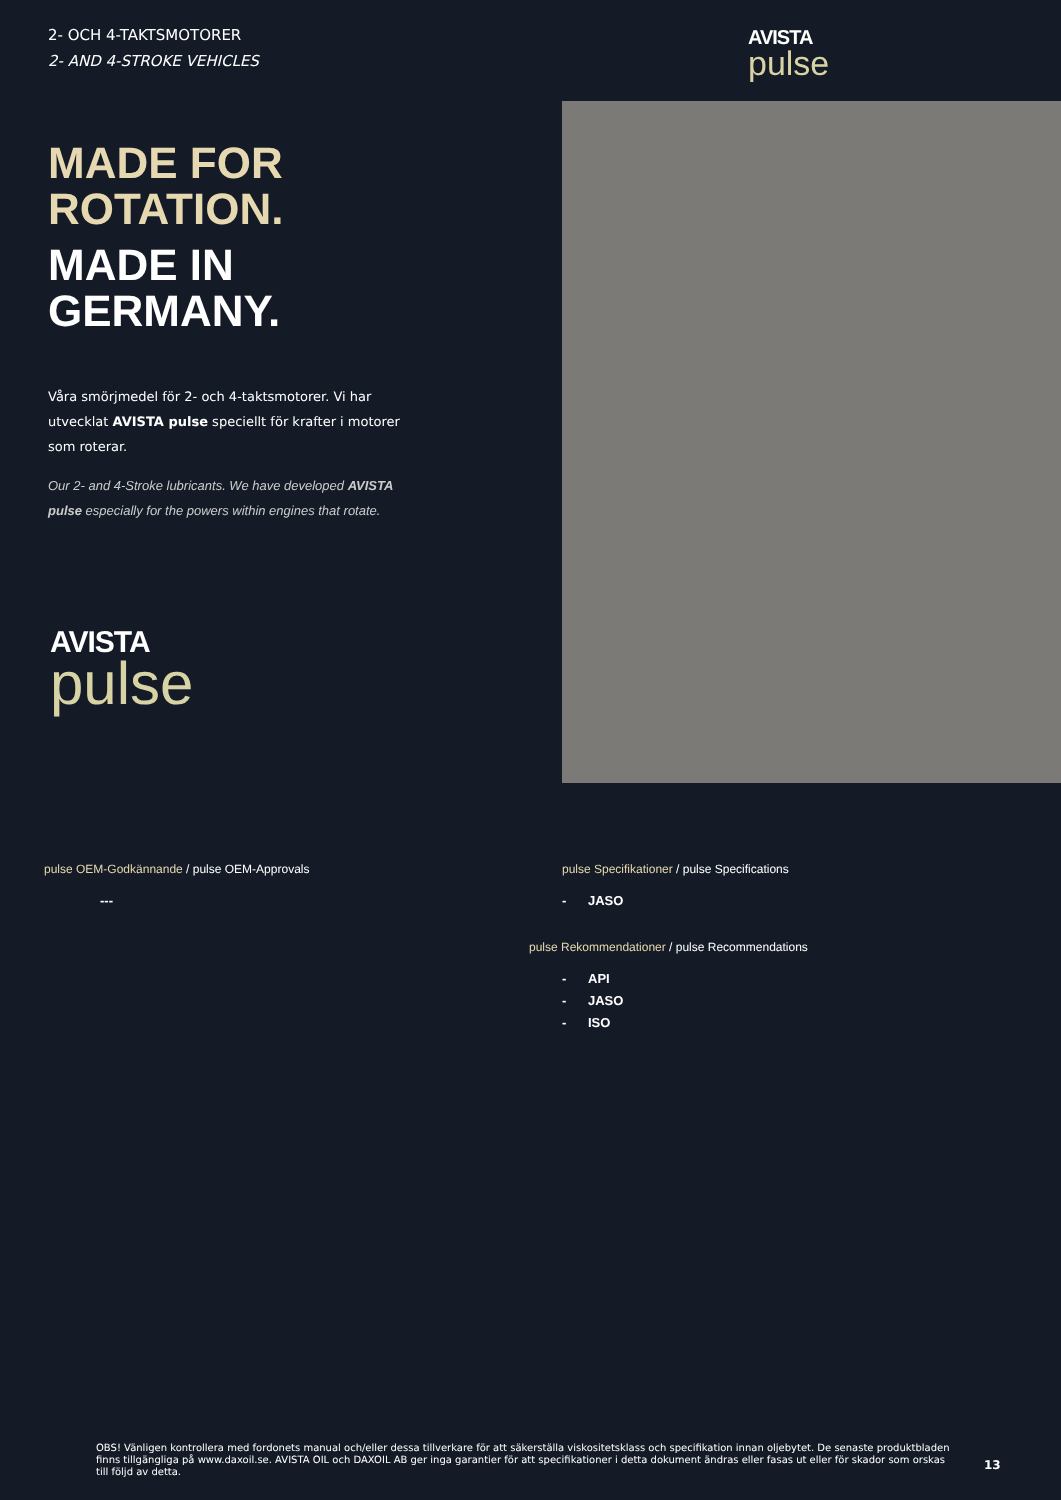2- OCH 4-TAKTSMOTORER
2- AND 4-STROKE VEHICLES
AVISTA
pulse
MADE FOR ROTATION.
MADE IN GERMANY.
Våra smörjmedel för 2- och 4-taktsmotorer. Vi har utvecklat AVISTA pulse speciellt för krafter i motorer som roterar.
Our 2- and 4-Stroke lubricants. We have developed AVISTA pulse especially for the powers within engines that rotate.
AVISTA
pulse
pulse OEM-Godkännande / pulse OEM-Approvals
---
pulse Specifikationer / pulse Specifications
- JASO
pulse Rekommendationer / pulse Recommendations
- API
- JASO
- ISO
OBS! Vänligen kontrollera med fordonets manual och/eller dessa tillverkare för att säkerställa viskositetsklass och specifikation innan oljebytet. De senaste produktbladen finns tillgängliga på www.daxoil.se. AVISTA OIL och DAXOIL AB ger inga garantier för att specifikationer i detta dokument ändras eller fasas ut eller för skador som orskas till följd av detta.
13